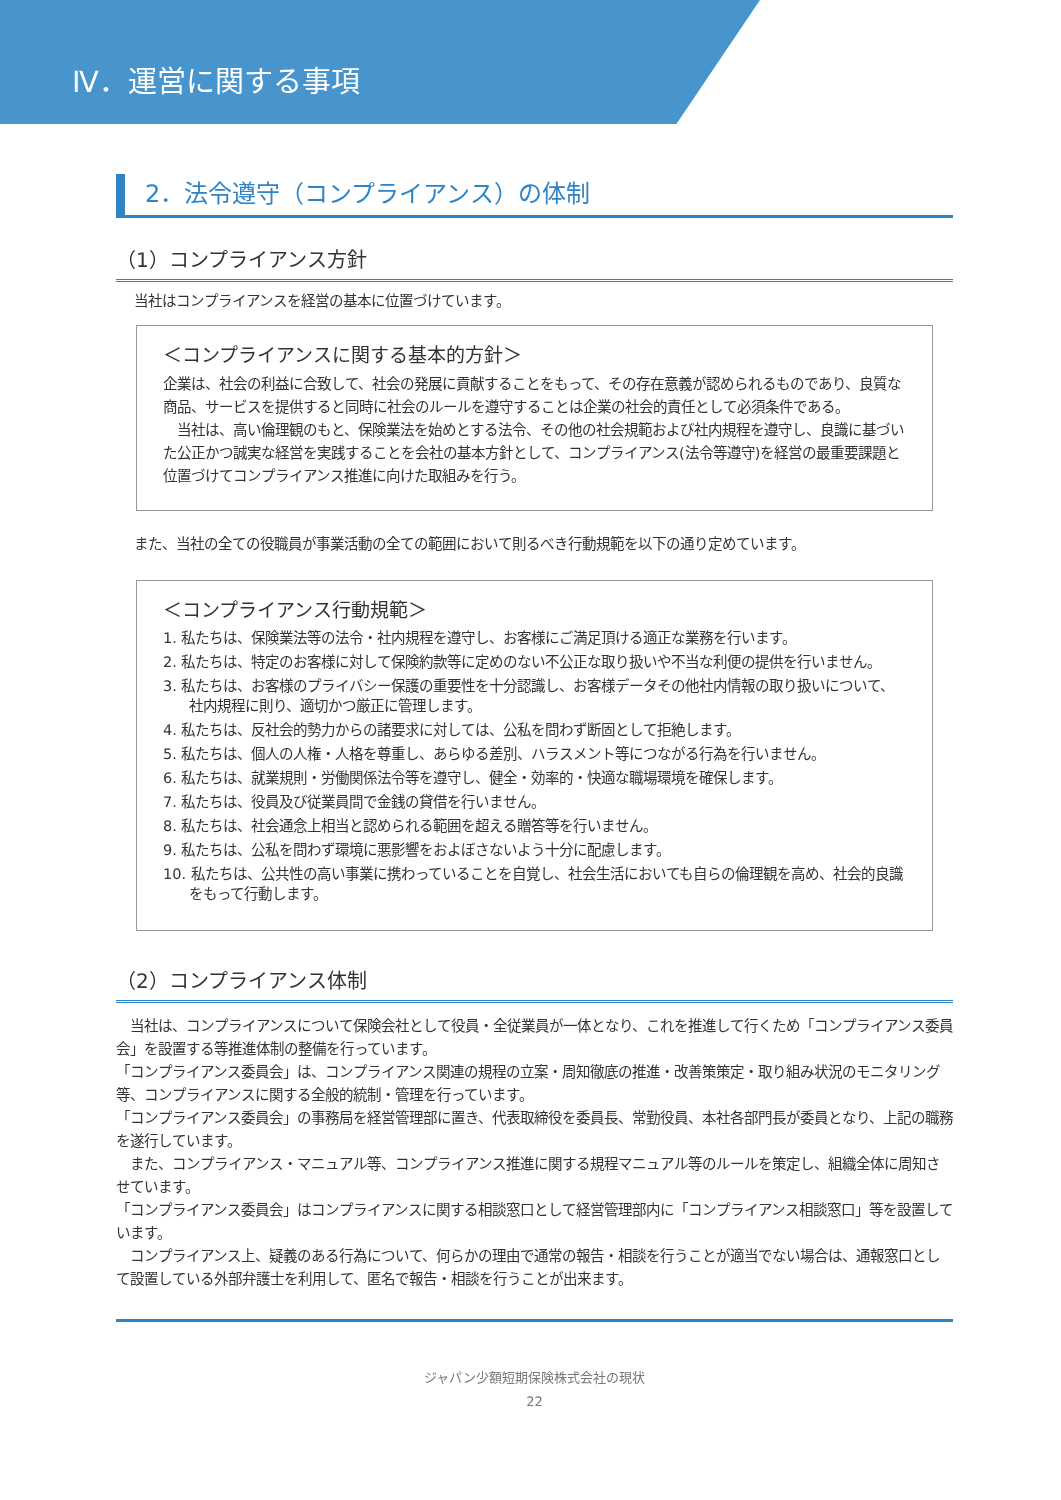Ⅳ．運営に関する事項
2．法令遵守（コンプライアンス）の体制
（1）コンプライアンス方針
当社はコンプライアンスを経営の基本に位置づけています。
＜コンプライアンスに関する基本的方針＞
企業は、社会の利益に合致して、社会の発展に貢献することをもって、その存在意義が認められるものであり、良質な商品、サービスを提供すると同時に社会のルールを遵守することは企業の社会的責任として必須条件である。
　当社は、高い倫理観のもと、保険業法を始めとする法令、その他の社会規範および社内規程を遵守し、良識に基づいた公正かつ誠実な経営を実践することを会社の基本方針として、コンプライアンス(法令等遵守)を経営の最重要課題と位置づけてコンプライアンス推進に向けた取組みを行う。
また、当社の全ての役職員が事業活動の全ての範囲において則るべき行動規範を以下の通り定めています。
＜コンプライアンス行動規範＞
1. 私たちは、保険業法等の法令・社内規程を遵守し、お客様にご満足頂ける適正な業務を行います。
2. 私たちは、特定のお客様に対して保険約款等に定めのない不公正な取り扱いや不当な利便の提供を行いません。
3. 私たちは、お客様のプライバシー保護の重要性を十分認識し、お客様データその他社内情報の取り扱いについて、社内規程に則り、適切かつ厳正に管理します。
4. 私たちは、反社会的勢力からの諸要求に対しては、公私を問わず断固として拒絶します。
5. 私たちは、個人の人権・人格を尊重し、あらゆる差別、ハラスメント等につながる行為を行いません。
6. 私たちは、就業規則・労働関係法令等を遵守し、健全・効率的・快適な職場環境を確保します。
7. 私たちは、役員及び従業員間で金銭の貸借を行いません。
8. 私たちは、社会通念上相当と認められる範囲を超える贈答等を行いません。
9. 私たちは、公私を問わず環境に悪影響をおよぼさないよう十分に配慮します。
10. 私たちは、公共性の高い事業に携わっていることを自覚し、社会生活においても自らの倫理観を高め、社会的良識をもって行動します。
（2）コンプライアンス体制
　当社は、コンプライアンスについて保険会社として役員・全従業員が一体となり、これを推進して行くため「コンプライアンス委員会」を設置する等推進体制の整備を行っています。
「コンプライアンス委員会」は、コンプライアンス関連の規程の立案・周知徹底の推進・改善策策定・取り組み状況のモニタリング等、コンプライアンスに関する全般的統制・管理を行っています。
「コンプライアンス委員会」の事務局を経営管理部に置き、代表取締役を委員長、常勤役員、本社各部門長が委員となり、上記の職務を遂行しています。
　また、コンプライアンス・マニュアル等、コンプライアンス推進に関する規程マニュアル等のルールを策定し、組織全体に周知させています。
「コンプライアンス委員会」はコンプライアンスに関する相談窓口として経営管理部内に「コンプライアンス相談窓口」等を設置しています。
　コンプライアンス上、疑義のある行為について、何らかの理由で通常の報告・相談を行うことが適当でない場合は、通報窓口として設置している外部弁護士を利用して、匿名で報告・相談を行うことが出来ます。
ジャパン少額短期保険株式会社の現状
22